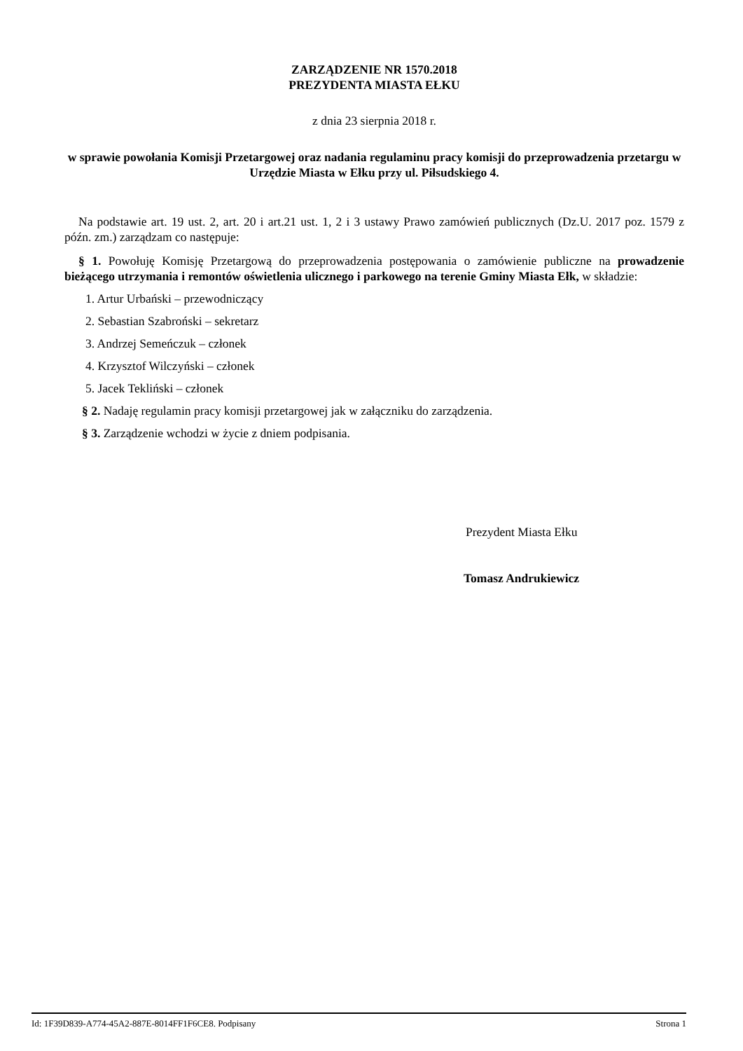ZARZĄDZENIE NR 1570.2018
PREZYDENTA MIASTA EŁKU
z dnia 23 sierpnia 2018 r.
w sprawie powołania Komisji Przetargowej oraz nadania regulaminu pracy komisji do przeprowadzenia przetargu w Urzędzie Miasta w Ełku przy ul. Piłsudskiego 4.
Na podstawie art. 19 ust. 2, art. 20 i art.21 ust. 1, 2 i 3 ustawy Prawo zamówień publicznych (Dz.U. 2017 poz. 1579 z późn. zm.) zarządzam co następuje:
§ 1. Powołuję Komisję Przetargową do przeprowadzenia postępowania o zamówienie publiczne na prowadzenie bieżącego utrzymania i remontów oświetlenia ulicznego i parkowego na terenie Gminy Miasta Ełk, w składzie:
1. Artur Urbański – przewodniczący
2. Sebastian Szabroński – sekretarz
3. Andrzej Semeńczuk – członek
4. Krzysztof Wilczyński – członek
5. Jacek Tekliński – członek
§ 2. Nadaję regulamin pracy komisji przetargowej jak w załączniku do zarządzenia.
§ 3. Zarządzenie wchodzi w życie z dniem podpisania.
Prezydent Miasta Ełku
Tomasz Andrukiewicz
Id: 1F39D839-A774-45A2-887E-8014FF1F6CE8. Podpisany Strona 1